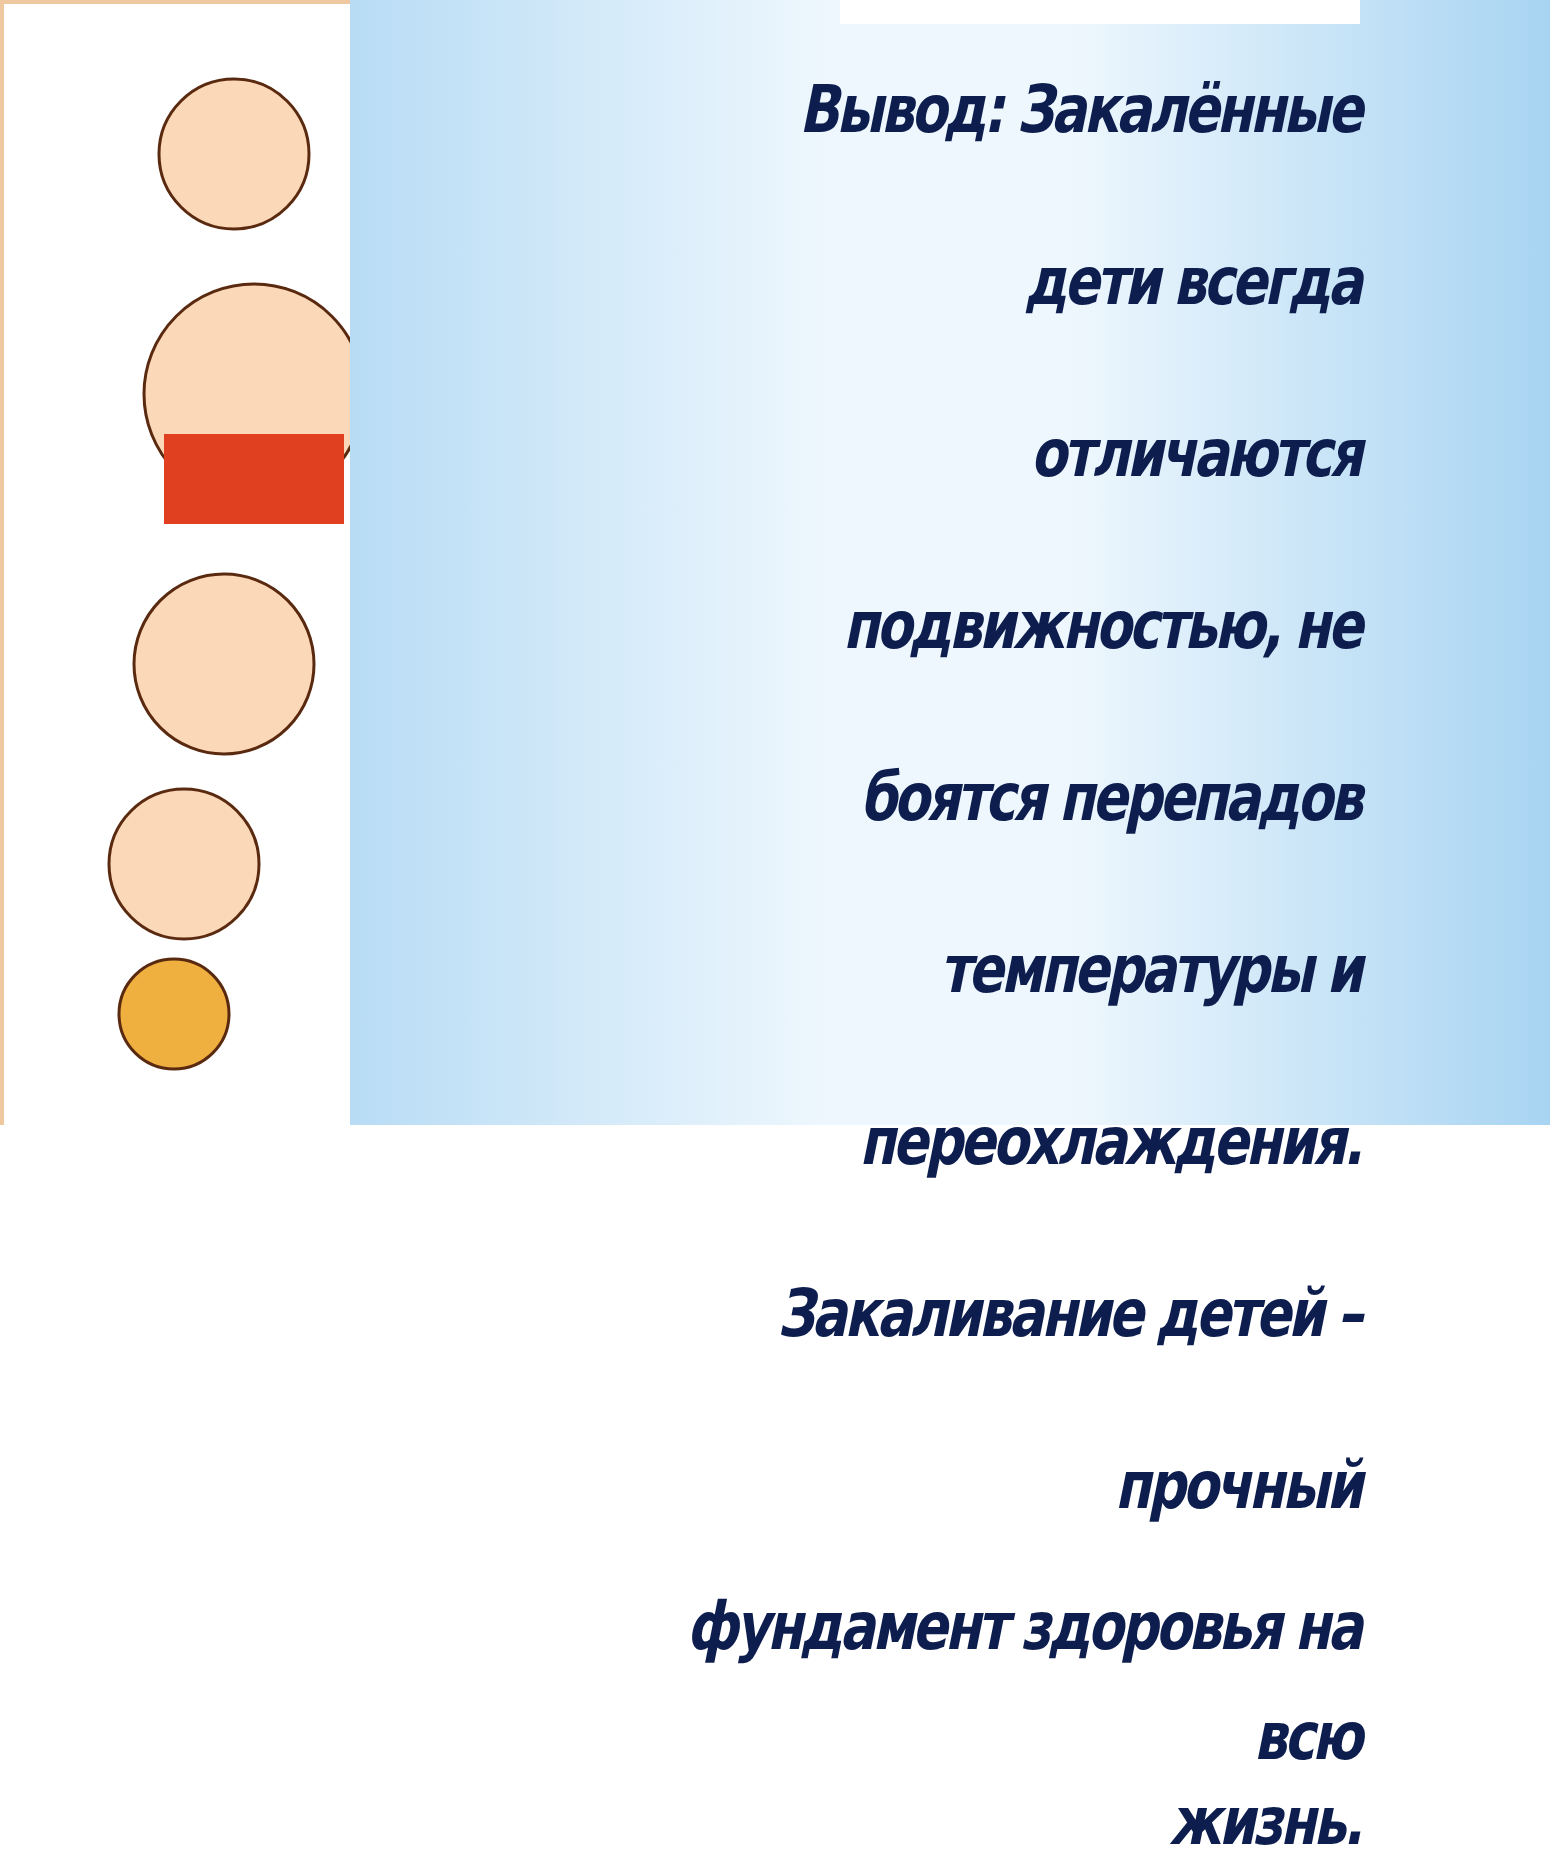Вывод: Закалённые дети всегда
отличаются подвижностью, не
боятся перепадов температуры и
переохлаждения.
Закаливание детей – прочный
фундамент здоровья на всю
жизнь.